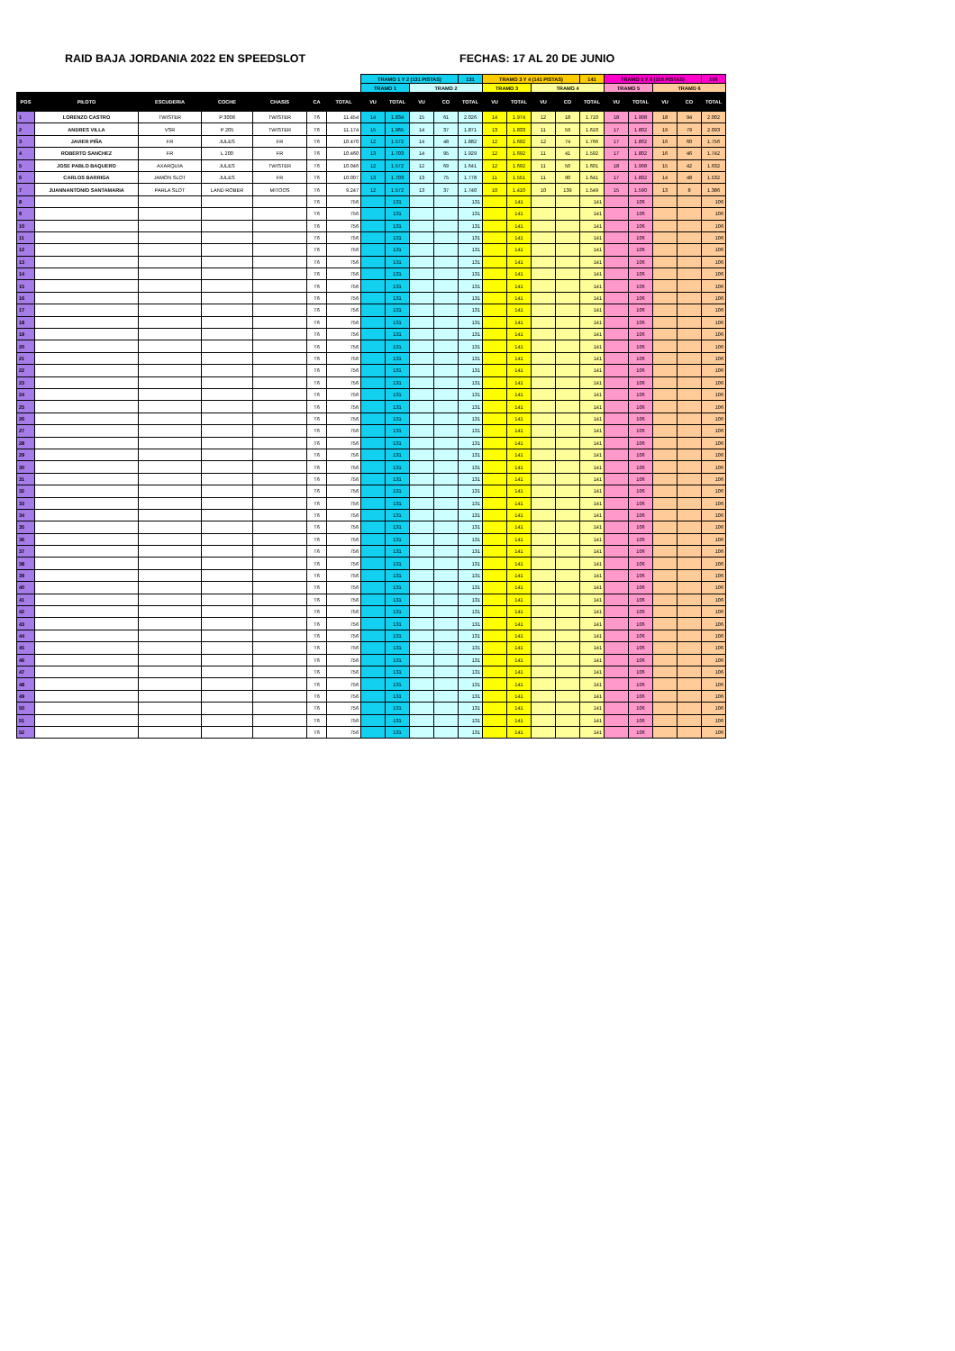RAID BAJA JORDANIA 2022 EN SPEEDSLOT FECHAS: 17 AL 20 DE JUNIO
| | | | | | | | TRAMO 1 Y 2 (131 PISTAS) | | | | 131 | TRAMO 3 Y 4 (141 PISTAS) | | | | 141 | TRAMO 5 Y 6 (106 PISTAS) | | | | 106 |
| --- | --- | --- | --- | --- | --- | --- | --- | --- | --- | --- | --- | --- | --- | --- | --- | --- | --- | --- | --- | --- | --- |
| | | | | | | | TRAMO 1 | | TRAMO 2 | | | TRAMO 3 | | TRAMO 4 | | | TRAMO 5 | | TRAMO 6 | | |
| POS | PILOTO | ESCUDERIA | COCHE | CHASIS | CA | TOTAL | VU | TOTAL | VU | CO | TOTAL | VU | TOTAL | VU | CO | TOTAL | VU | TOTAL | VU | CO | TOTAL |
| 1 | LORENZO CASTRO | TWISTER | P 3008 | TWISTER | T6 | 11.454 | 14 | 1.834 | 15 | 61 | 2.026 | 14 | 1.974 | 12 | 18 | 1.710 | 18 | 1.908 | 18 | 94 | 2.002 |
| 2 | ANDRES VILLA | VSR | P 205 | TWISTER | T6 | 11.174 | 15 | 1.965 | 14 | 37 | 1.871 | 13 | 1.833 | 11 | 59 | 1.610 | 17 | 1.802 | 19 | 79 | 2.093 |
| 3 | JAVIER PIÑA | FR | JULES | FR | T6 | 10.470 | 12 | 1.572 | 14 | 48 | 1.882 | 12 | 1.692 | 12 | 74 | 1.766 | 17 | 1.802 | 16 | 60 | 1.756 |
| 4 | ROBERTO SANCHEZ | FR | L 200 | FR | T6 | 10.460 | 13 | 1.703 | 14 | 95 | 1.929 | 12 | 1.692 | 11 | 41 | 1.592 | 17 | 1.802 | 16 | 46 | 1.742 |
| 5 | JOSE PABLO BAQUERO | AXARQUIA | JULES | TWISTER | T6 | 10.046 | 12 | 1.572 | 12 | 69 | 1.641 | 12 | 1.692 | 11 | 50 | 1.601 | 18 | 1.908 | 15 | 42 | 1.632 |
| 6 | CARLOS BARRIGA | JAMÓN SLOT | JULES | FR | T6 | 10.007 | 13 | 1.703 | 13 | 75 | 1.778 | 11 | 1.551 | 11 | 90 | 1.641 | 17 | 1.802 | 14 | 48 | 1.532 |
| 7 | JUANNANTONIO SANTAMARIA | PARLA SLOT | LAND ROBER | MITOOS | T6 | 9.247 | 12 | 1.572 | 13 | 37 | 1.740 | 10 | 1.410 | 10 | 139 | 1.549 | 15 | 1.590 | 13 | 8 | 1.386 |
| 8 | | | | | T6 | 756 | | 131 | | | 131 | | 141 | | | 141 | | 106 | | | 106 |
| 9 | | | | | T6 | 756 | | 131 | | | 131 | | 141 | | | 141 | | 106 | | | 106 |
| 10 | | | | | T6 | 756 | | 131 | | | 131 | | 141 | | | 141 | | 106 | | | 106 |
| 11 | | | | | T6 | 756 | | 131 | | | 131 | | 141 | | | 141 | | 106 | | | 106 |
| 12 | | | | | T6 | 756 | | 131 | | | 131 | | 141 | | | 141 | | 106 | | | 106 |
| 13 | | | | | T6 | 756 | | 131 | | | 131 | | 141 | | | 141 | | 106 | | | 106 |
| 14 | | | | | T6 | 756 | | 131 | | | 131 | | 141 | | | 141 | | 106 | | | 106 |
| 15 | | | | | T6 | 756 | | 131 | | | 131 | | 141 | | | 141 | | 106 | | | 106 |
| 16 | | | | | T6 | 756 | | 131 | | | 131 | | 141 | | | 141 | | 106 | | | 106 |
| 17 | | | | | T6 | 756 | | 131 | | | 131 | | 141 | | | 141 | | 106 | | | 106 |
| 18 | | | | | T6 | 756 | | 131 | | | 131 | | 141 | | | 141 | | 106 | | | 106 |
| 19 | | | | | T6 | 756 | | 131 | | | 131 | | 141 | | | 141 | | 106 | | | 106 |
| 20 | | | | | T6 | 756 | | 131 | | | 131 | | 141 | | | 141 | | 106 | | | 106 |
| 21 | | | | | T6 | 756 | | 131 | | | 131 | | 141 | | | 141 | | 106 | | | 106 |
| 22 | | | | | T6 | 756 | | 131 | | | 131 | | 141 | | | 141 | | 106 | | | 106 |
| 23 | | | | | T6 | 756 | | 131 | | | 131 | | 141 | | | 141 | | 106 | | | 106 |
| 24 | | | | | T6 | 756 | | 131 | | | 131 | | 141 | | | 141 | | 106 | | | 106 |
| 25 | | | | | T6 | 756 | | 131 | | | 131 | | 141 | | | 141 | | 106 | | | 106 |
| 26 | | | | | T6 | 756 | | 131 | | | 131 | | 141 | | | 141 | | 106 | | | 106 |
| 27 | | | | | T6 | 756 | | 131 | | | 131 | | 141 | | | 141 | | 106 | | | 106 |
| 28 | | | | | T6 | 756 | | 131 | | | 131 | | 141 | | | 141 | | 106 | | | 106 |
| 29 | | | | | T6 | 756 | | 131 | | | 131 | | 141 | | | 141 | | 106 | | | 106 |
| 30 | | | | | T6 | 756 | | 131 | | | 131 | | 141 | | | 141 | | 106 | | | 106 |
| 31 | | | | | T6 | 756 | | 131 | | | 131 | | 141 | | | 141 | | 106 | | | 106 |
| 32 | | | | | T6 | 756 | | 131 | | | 131 | | 141 | | | 141 | | 106 | | | 106 |
| 33 | | | | | T6 | 756 | | 131 | | | 131 | | 141 | | | 141 | | 106 | | | 106 |
| 34 | | | | | T6 | 756 | | 131 | | | 131 | | 141 | | | 141 | | 106 | | | 106 |
| 35 | | | | | T6 | 756 | | 131 | | | 131 | | 141 | | | 141 | | 106 | | | 106 |
| 36 | | | | | T6 | 756 | | 131 | | | 131 | | 141 | | | 141 | | 106 | | | 106 |
| 37 | | | | | T6 | 756 | | 131 | | | 131 | | 141 | | | 141 | | 106 | | | 106 |
| 38 | | | | | T6 | 756 | | 131 | | | 131 | | 141 | | | 141 | | 106 | | | 106 |
| 39 | | | | | T6 | 756 | | 131 | | | 131 | | 141 | | | 141 | | 106 | | | 106 |
| 40 | | | | | T6 | 756 | | 131 | | | 131 | | 141 | | | 141 | | 106 | | | 106 |
| 41 | | | | | T6 | 756 | | 131 | | | 131 | | 141 | | | 141 | | 106 | | | 106 |
| 42 | | | | | T6 | 756 | | 131 | | | 131 | | 141 | | | 141 | | 106 | | | 106 |
| 43 | | | | | T6 | 756 | | 131 | | | 131 | | 141 | | | 141 | | 106 | | | 106 |
| 44 | | | | | T6 | 756 | | 131 | | | 131 | | 141 | | | 141 | | 106 | | | 106 |
| 45 | | | | | T6 | 756 | | 131 | | | 131 | | 141 | | | 141 | | 106 | | | 106 |
| 46 | | | | | T6 | 756 | | 131 | | | 131 | | 141 | | | 141 | | 106 | | | 106 |
| 47 | | | | | T6 | 756 | | 131 | | | 131 | | 141 | | | 141 | | 106 | | | 106 |
| 48 | | | | | T6 | 756 | | 131 | | | 131 | | 141 | | | 141 | | 106 | | | 106 |
| 49 | | | | | T6 | 756 | | 131 | | | 131 | | 141 | | | 141 | | 106 | | | 106 |
| 50 | | | | | T6 | 756 | | 131 | | | 131 | | 141 | | | 141 | | 106 | | | 106 |
| 51 | | | | | T6 | 756 | | 131 | | | 131 | | 141 | | | 141 | | 106 | | | 106 |
| 52 | | | | | T6 | 756 | | 131 | | | 131 | | 141 | | | 141 | | 106 | | | 106 |